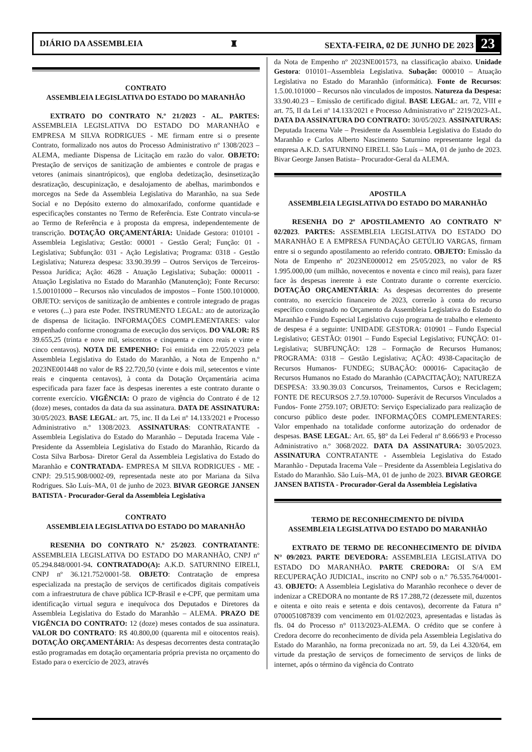DIÁRIO DA ASSEMBLEIA ♜ SEXTA-FEIRA, 02 DE JUNHO DE 2023 23
CONTRATO
ASSEMBLEIA LEGISLATIVA DO ESTADO DO MARANHÃO
EXTRATO DO CONTRATO N.º 21/2023 - AL. PARTES: ASSEMBLEIA LEGISLATIVA DO ESTADO DO MARANHÃO e EMPRESA M SILVA RODRIGUES - ME firmam entre si o presente Contrato, formalizado nos autos do Processo Administrativo nº 1308/2023 – ALEMA, mediante Dispensa de Licitação em razão do valor. OBJETO: Prestação de serviços de sanitização de ambientes e controle de pragas e vetores (animais sinantrópicos), que engloba dedetização, desinsetização desratização, descupinização, e desalojamento de abelhas, marimbondos e morcegos na Sede da Assembleia Legislativa do Maranhão, na sua Sede Social e no Depósito externo do almoxarifado, conforme quantidade e especificações constantes no Termo de Referência. Este Contrato vincula-se ao Termo de Referência e à proposta da empresa, independentemente de transcrição. DOTAÇÃO ORÇAMENTÁRIA: Unidade Gestora: 010101 - Assembleia Legislativa; Gestão: 00001 - Gestão Geral; Função: 01 - Legislativa; Subfunção: 031 - Ação Legislativa; Programa: 0318 - Gestão Legislativa; Natureza despesa: 33.90.39.99 – Outros Serviços de Terceiros- Pessoa Jurídica; Ação: 4628 - Atuação Legislativa; Subação: 000011 - Atuação Legislativa no Estado do Maranhão (Manutenção); Fonte Recurso: 1.5.00101000 – Recursos não vinculados de impostos – Fonte 1500.1010000. OBJETO: serviços de sanitização de ambientes e controle integrado de pragas e vetores (...) para este Poder. INSTRUMENTO LEGAL: ato de autorização de dispensa de licitação. INFORMAÇÕES COMPLEMENTARES: valor empenhado conforme cronograma de execução dos serviços. DO VALOR: R$ 39.655,25 (trinta e nove mil, seiscentos e cinquenta e cinco reais e vinte e cinco centavos). NOTA DE EMPENHO: Foi emitida em 22/05/2023 pela Assembleia Legislativa do Estado do Maranhão, a Nota de Empenho n.º 2023NE001448 no valor de R$ 22.720,50 (vinte e dois mil, setecentos e vinte reais e cinquenta centavos), à conta da Dotação Orçamentária acima especificada para fazer face às despesas inerentes a este contrato durante o corrente exercício. VIGÊNCIA: O prazo de vigência do Contrato é de 12 (doze) meses, contados da data da sua assinatura. DATA DE ASSINATURA: 30/05/2023. BASE LEGAL: art. 75, inc. II da Lei nº 14.133/2021 e Processo Administrativo n.º 1308/2023. ASSINATURAS: CONTRATANTE - Assembleia Legislativa do Estado do Maranhão – Deputada Iracema Vale -Presidente da Assembleia Legislativa do Estado do Maranhão, Ricardo da Costa Silva Barbosa- Diretor Geral da Assembleia Legislativa do Estado do Maranhão e CONTRATADA- EMPRESA M SILVA RODRIGUES - ME - CNPJ: 29.515.908/0002-09, representada neste ato por Mariana da Silva Rodrigues. São Luís–MA, 01 de junho de 2023. BIVAR GEORGE JANSEN BATISTA - Procurador-Geral da Assembleia Legislativa
CONTRATO
ASSEMBLEIA LEGISLATIVA DO ESTADO DO MARANHÃO
RESENHA DO CONTRATO N.º 25/2023. CONTRATANTE: ASSEMBLEIA LEGISLATIVA DO ESTADO DO MARANHÃO, CNPJ nº 05.294.848/0001-94. CONTRATADO(A): A.K.D. SATURNINO EIRELI, CNPJ nº 36.121.752/0001-58. OBJETO: Contratação de empresa especializada na prestação de serviços de certificados digitais compatíveis com a infraestrutura de chave pública ICP-Brasil e e-CPF, que permitam uma identificação virtual segura e inequívoca dos Deputados e Diretores da Assembleia Legislativa do Estado do Maranhão – ALEMA. PRAZO DE VIGÊNCIA DO CONTRATO: 12 (doze) meses contados de sua assinatura. VALOR DO CONTRATO: R$ 40.800,00 (quarenta mil e oitocentos reais). DOTAÇÃO ORÇAMENTÁRIA: As despesas decorrentes desta contratação estão programadas em dotação orçamentaria própria prevista no orçamento do Estado para o exercício de 2023, através
da Nota de Empenho nº 2023NE001573, na classificação abaixo. Unidade Gestora: 010101–Assembleia Legislativa. Subação: 000010 – Atuação Legislativa no Estado do Maranhão (informática). Fonte de Recursos: 1.5.00.101000 – Recursos não vinculados de impostos. Natureza da Despesa: 33.90.40.23 – Emissão de certificado digital. BASE LEGAL: art. 72, VIII e art. 75, II da Lei nº 14.133/2021 e Processo Administrativo nº 2219/2023-AL. DATA DA ASSINATURA DO CONTRATO: 30/05/2023. ASSINATURAS: Deputada Iracema Vale – Presidente da Assembleia Legislativa do Estado do Maranhão e Carlos Alberto Nascimento Saturnino representante legal da empresa A.K.D. SATURNINO EIRELI. São Luís – MA, 01 de junho de 2023. Bivar George Jansen Batista– Procurador-Geral da ALEMA.
APOSTILA
ASSEMBLEIA LEGISLATIVA DO ESTADO DO MARANHÃO
RESENHA DO 2º APOSTILAMENTO AO CONTRATO Nº 02/2023. PARTES: ASSEMBLEIA LEGISLATIVA DO ESTADO DO MARANHÃO E A EMPRESA FUNDAÇÃO GETÚLIO VARGAS, firmam entre si o segundo apostilamento ao referido contrato. OBJETO: Emissão da Nota de Empenho nº 2023NE000012 em 25/05/2023, no valor de R$ 1.995.000,00 (um milhão, novecentos e noventa e cinco mil reais), para fazer face às despesas inerente à este Contrato durante o corrente exercício. DOTAÇÃO ORÇAMENTÁRIA: As despesas decorrentes do presente contrato, no exercício financeiro de 2023, correrão à conta do recurso específico consignado no Orçamento da Assembleia Legislativa do Estado do Maranhão e Fundo Especial Legislativo cujo programa de trabalho e elemento de despesa é a seguinte: UNIDADE GESTORA: 010901 – Fundo Especial Legislativo; GESTÃO: 01901 – Fundo Especial Legislativo; FUNÇÃO: 01- Legislativa; SUBFUNÇÃO: 128 – Formação de Recursos Humanos; PROGRAMA: 0318 – Gestão Legislativa; AÇÃO: 4938-Capacitação de Recursos Humanos- FUNDEG; SUBAÇÃO: 000016- Capacitação de Recursos Humanos no Estado do Maranhão (CAPACITAÇÃO); NATUREZA DESPESA: 33.90.39.03 Concursos, Treinamentos, Cursos e Reciclagem; FONTE DE RECURSOS 2.7.59.107000- Superávit de Recursos Vinculados a Fundos- Fonte 2759.107; OBJETO: Serviço Especializado para realização de concurso público deste poder. INFORMAÇÕES COMPLEMENTARES: Valor empenhado na totalidade conforme autorização do ordenador de despesas. BASE LEGAL: Art. 65, §8° da Lei Federal nº 8.666/93 e Processo Administrativo n.º 3068/2022. DATA DA ASSINATURA: 30/05/2023. ASSINATURA CONTRATANTE - Assembleia Legislativa do Estado Maranhão - Deputada Iracema Vale – Presidente da Assembleia Legislativa do Estado do Maranhão. São Luís–MA, 01 de junho de 2023. BIVAR GEORGE JANSEN BATISTA - Procurador-Geral da Assembleia Legislativa
TERMO DE RECONHECIMENTO DE DÍVIDA
ASSEMBLEIA LEGISLATIVA DO ESTADO DO MARANHÃO
EXTRATO DE TERMO DE RECONHECIMENTO DE DÍVIDA N° 09/2023. PARTE DEVEDORA: ASSEMBLEIA LEGISLATIVA DO ESTADO DO MARANHÃO. PARTE CREDORA: OI S/A EM RECUPERAÇÃO JUDICIAL, inscrito no CNPJ sob o n.º 76.535.764/0001-43. OBJETO: A Assembleia Legislativa do Maranhão reconhece o dever de indenizar a CREDORA no montante de R$ 17.288,72 (dezessete mil, duzentos e oitenta e oito reais e setenta e dois centavos), decorrente da Fatura n° 0700051087839 com vencimento em 01/02/2023, apresentadas e listadas às fls. 04 do Processo n° 0113/2023-ALEMA. O crédito que se confere à Credora decorre do reconhecimento de dívida pela Assembleia Legislativa do Estado do Maranhão, na forma preconizada no art. 59, da Lei 4.320/64, em virtude da prestação de serviços de fornecimento de serviços de links de internet, após o término da vigência do Contrato